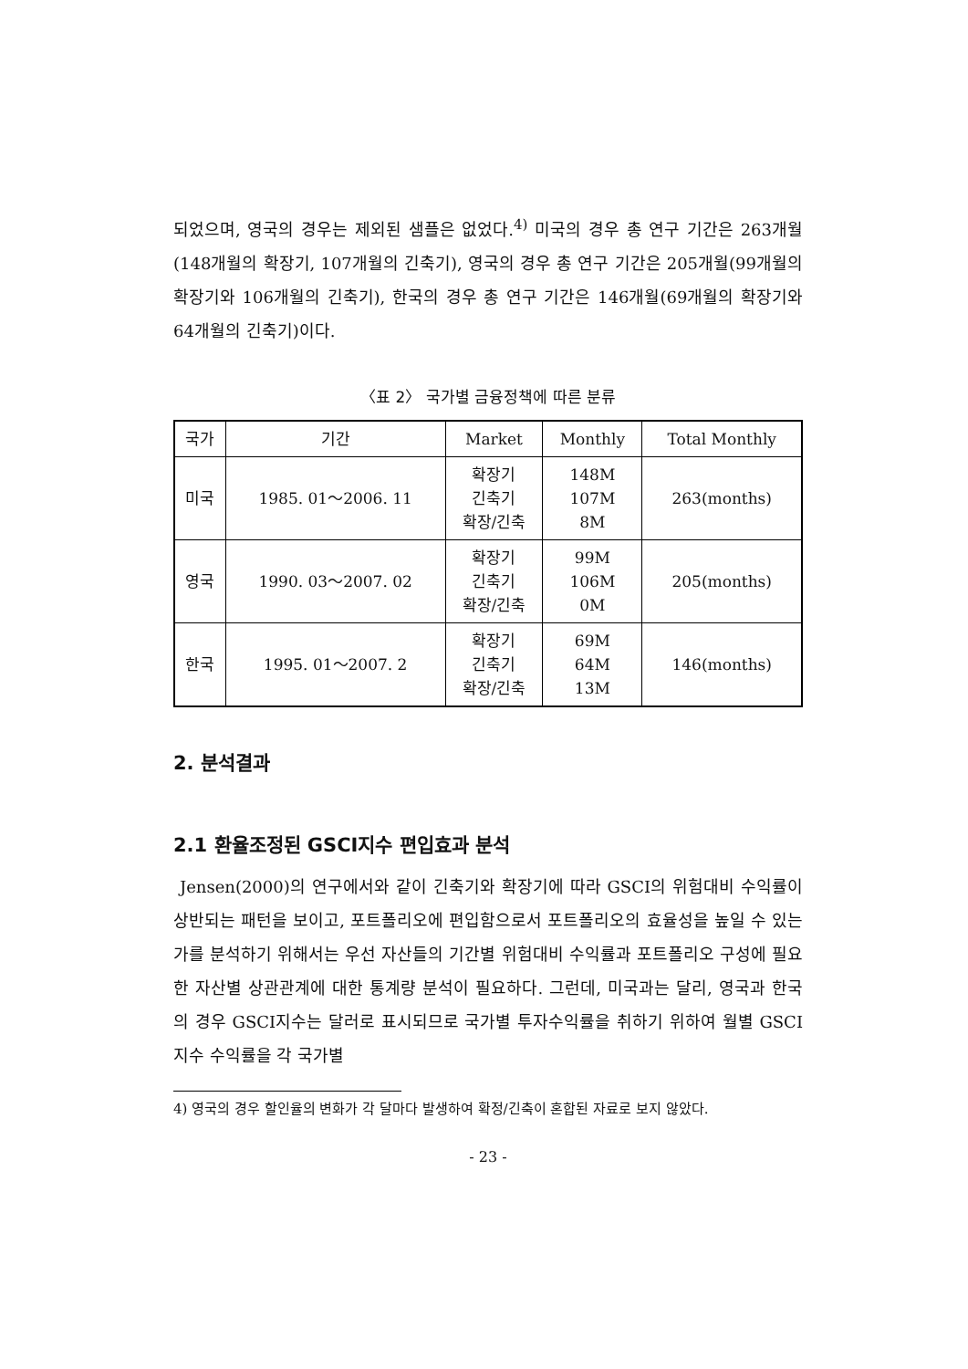되었으며, 영국의 경우는 제외된 샘플은 없었다.<sup>4)</sup> 미국의 경우 총 연구 기간은 263개월(148개월의 확장기, 107개월의 긴축기), 영국의 경우 총 연구 기간은 205개월(99개월의 확장기와 106개월의 긴축기), 한국의 경우 총 연구 기간은 146개월(69개월의 확장기와 64개월의 긴축기)이다.
〈표 2〉 국가별 금융정책에 따른 분류
| 국가 | 기간 | Market | Monthly | Total Monthly |
| 미국 | 1985. 01～2006. 11 | 확장기 긴축기 확장/긴축 | 148M 107M 8M | 263(months) |
| 영국 | 1990. 03～2007. 02 | 확장기 긴축기 확장/긴축 | 99M 106M 0M | 205(months) |
| 한국 | 1995. 01～2007. 2 | 확장기 긴축기 확장/긴축 | 69M 64M 13M | 146(months) |
2. 분석결과
2.1 환율조정된 GSCI지수 편입효과 분석
Jensen(2000)의 연구에서와 같이 긴축기와 확장기에 따라 GSCI의 위험대비 수익률이 상반되는 패턴을 보이고, 포트폴리오에 편입함으로서 포트폴리오의 효율성을 높일 수 있는가를 분석하기 위해서는 우선 자산들의 기간별 위험대비 수익률과 포트폴리오 구성에 필요한 자산별 상관관계에 대한 통계량 분석이 필요하다. 그런데, 미국과는 달리, 영국과 한국의 경우 GSCI지수는 달러로 표시되므로 국가별 투자수익률을 취하기 위하여 월별 GSCI지수 수익률을 각 국가별
4) 영국의 경우 할인율의 변화가 각 달마다 발생하여 확정/긴축이 혼합된 자료로 보지 않았다.
- 23 -